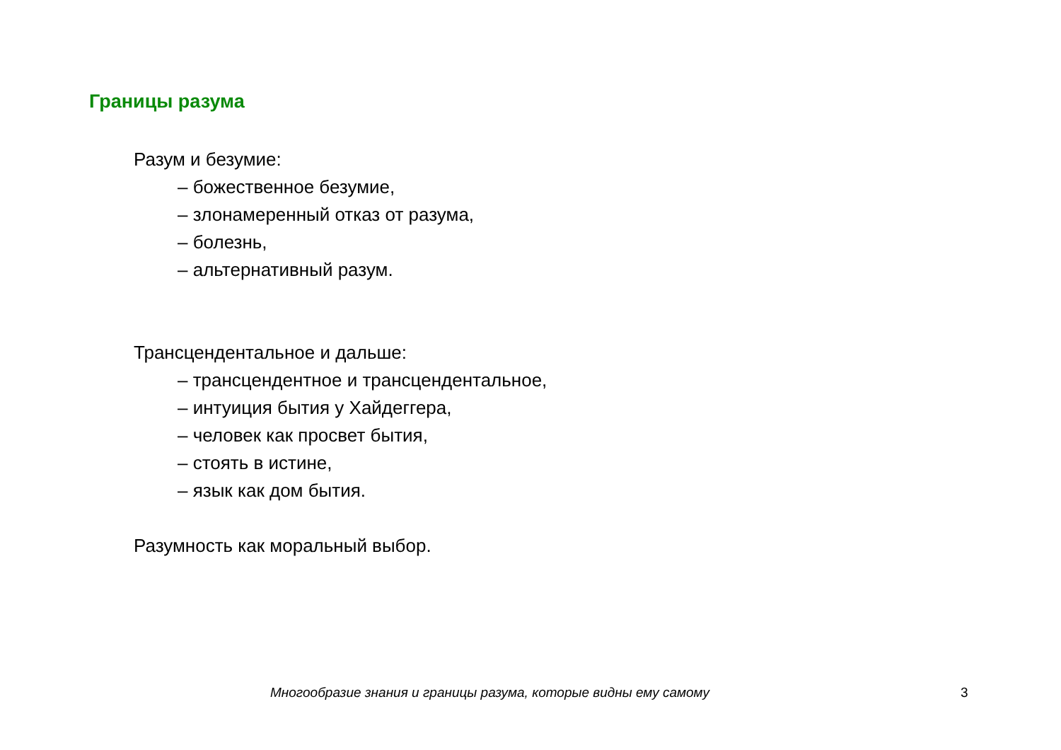Границы разума
Разум и безумие:
– божественное безумие,
– злонамеренный отказ от разума,
– болезнь,
– альтернативный разум.
Трансцендентальное и дальше:
– трансцендентное и трансцендентальное,
– интуиция бытия у Хайдеггера,
– человек как просвет бытия,
– стоять в истине,
– язык как дом бытия.
Разумность как моральный выбор.
Многообразие знания и границы разума, которые видны ему самому 3